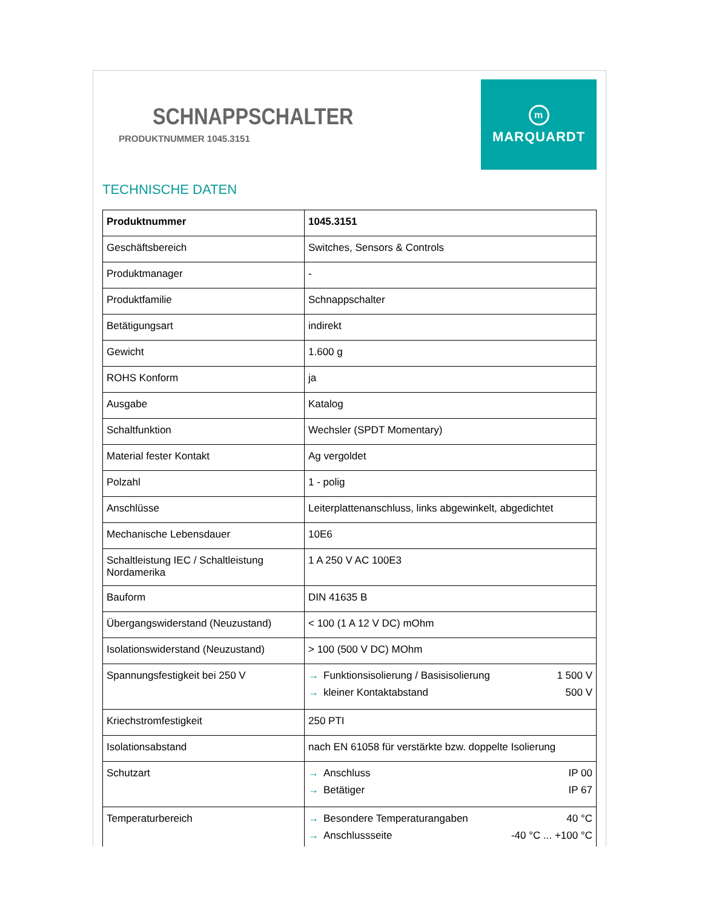SCHNAPPSCHALTER
PRODUKTNUMMER 1045.3151
m
MARQUARDT
TECHNISCHE DATEN
| Produktnummer | 1045.3151 |
| Geschäftsbereich | Switches, Sensors & Controls |
| Produktmanager | - |
| Produktfamilie | Schnappschalter |
| Betätigungsart | indirekt |
| Gewicht | 1.600 g |
| ROHS Konform | ja |
| Ausgabe | Katalog |
| Schaltfunktion | Wechsler (SPDT Momentary) |
| Material fester Kontakt | Ag vergoldet |
| Polzahl | 1 - polig |
| Anschlüsse | Leiterplattenanschluss, links abgewinkelt, abgedichtet |
| Mechanische Lebensdauer | 10E6 |
| Schaltleistung IEC / Schaltleistung Nordamerika | 1 A 250 V AC 100E3 |
| Bauform | DIN 41635 B |
| Übergangswiderstand (Neuzustand) | < 100 (1 A 12 V DC) mOhm |
| Isolationswiderstand (Neuzustand) | > 100 (500 V DC) MOhm |
| Spannungsfestigkeit bei 250 V | → Funktionsisolierung / Basisisolierung 1 500 V → kleiner Kontaktabstand 500 V |
| Kriechstromfestigkeit | 250 PTI |
| Isolationsabstand | nach EN 61058 für verstärkte bzw. doppelte Isolierung |
| Schutzart | → Anschluss IP 00 → Betätiger IP 67 |
| Temperaturbereich | → Besondere Temperaturangaben 40 °C → Anschlussseite -40 °C ... +100 °C |